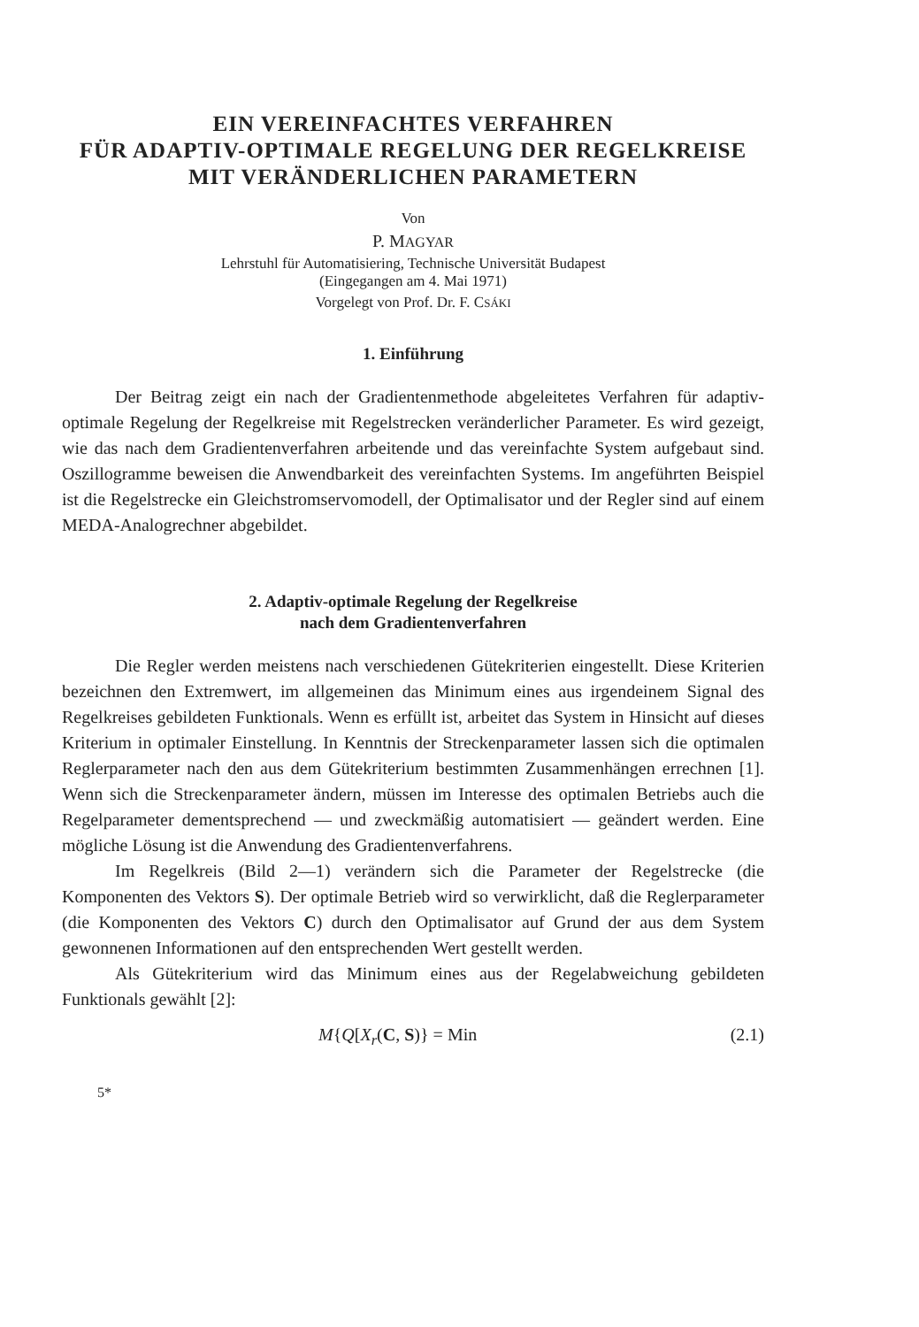EIN VEREINFACHTES VERFAHREN
FÜR ADAPTIV-OPTIMALE REGELUNG DER REGELKREISE
MIT VERÄNDERLICHEN PARAMETERN
Von
P. MAGYAR
Lehrstuhl für Automatisiering, Technische Universität Budapest
(Eingegangen am 4. Mai 1971)
Vorgelegt von Prof. Dr. F. CSÁKI
1. Einführung
Der Beitrag zeigt ein nach der Gradientenmethode abgeleitetes Verfahren für adaptiv-optimale Regelung der Regelkreise mit Regelstrecken veränderlicher Parameter. Es wird gezeigt, wie das nach dem Gradientenverfahren arbeitende und das vereinfachte System aufgebaut sind. Oszillogramme beweisen die Anwendbarkeit des vereinfachten Systems. Im angeführten Beispiel ist die Regelstrecke ein Gleichstromservomodell, der Optimalisator und der Regler sind auf einem MEDA-Analogrechner abgebildet.
2. Adaptiv-optimale Regelung der Regelkreise
nach dem Gradientenverfahren
Die Regler werden meistens nach verschiedenen Gütekriterien eingestellt. Diese Kriterien bezeichnen den Extremwert, im allgemeinen das Minimum eines aus irgendeinem Signal des Regelkreises gebildeten Funktionals. Wenn es erfüllt ist, arbeitet das System in Hinsicht auf dieses Kriterium in optimaler Einstellung. In Kenntnis der Streckenparameter lassen sich die optimalen Reglerparameter nach den aus dem Gütekriterium bestimmten Zusammenhängen errechnen [1]. Wenn sich die Streckenparameter ändern, müssen im Interesse des optimalen Betriebs auch die Regelparameter dementsprechend — und zweckmäßig automatisiert — geändert werden. Eine mögliche Lösung ist die Anwendung des Gradientenverfahrens.
Im Regelkreis (Bild 2—1) verändern sich die Parameter der Regelstrecke (die Komponenten des Vektors S). Der optimale Betrieb wird so verwirklicht, daß die Reglerparameter (die Komponenten des Vektors C) durch den Optimalisator auf Grund der aus dem System gewonnenen Informationen auf den entsprechenden Wert gestellt werden.
Als Gütekriterium wird das Minimum eines aus der Regelabweichung gebildeten Funktionals gewählt [2]:
M{Q[X<sub>r</sub>(C, S)} = Min (2.1)
5*